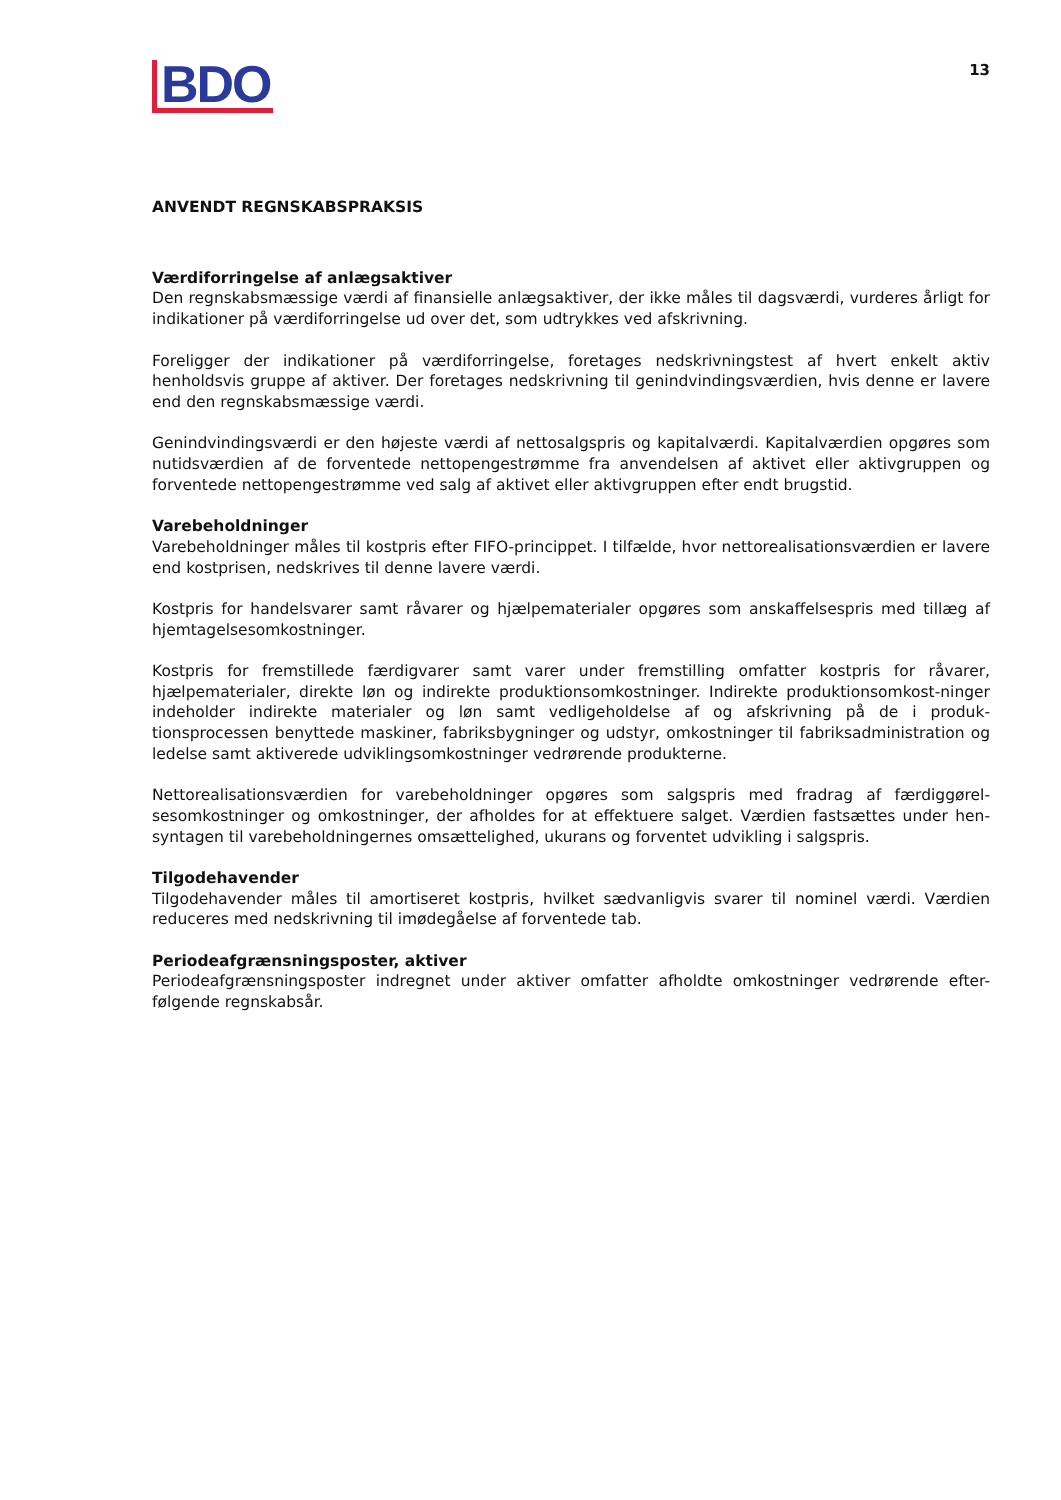BDO
13
ANVENDT REGNSKABSPRAKSIS
Værdiforringelse af anlægsaktiver
Den regnskabsmæssige værdi af finansielle anlægsaktiver, der ikke måles til dagsværdi, vurderes årligt for indikationer på værdiforringelse ud over det, som udtrykkes ved afskrivning.
Foreligger der indikationer på værdiforringelse, foretages nedskrivningstest af hvert enkelt aktiv henholdsvis gruppe af aktiver. Der foretages nedskrivning til genindvindingsværdien, hvis denne er lavere end den regnskabsmæssige værdi.
Genindvindingsværdi er den højeste værdi af nettosalgspris og kapitalværdi. Kapitalværdien opgøres som nutidsværdien af de forventede nettopengestrømme fra anvendelsen af aktivet eller aktivgruppen og forventede nettopengestrømme ved salg af aktivet eller aktivgruppen efter endt brugstid.
Varebeholdninger
Varebeholdninger måles til kostpris efter FIFO-princippet. I tilfælde, hvor nettorealisationsværdien er lavere end kostprisen, nedskrives til denne lavere værdi.
Kostpris for handelsvarer samt råvarer og hjælpematerialer opgøres som anskaffelsespris med tillæg af hjemtagelsesomkostninger.
Kostpris for fremstillede færdigvarer samt varer under fremstilling omfatter kostpris for råvarer, hjælpematerialer, direkte løn og indirekte produktionsomkostninger. Indirekte produktionsomkost-ninger indeholder indirekte materialer og løn samt vedligeholdelse af og afskrivning på de i produk-tionsprocessen benyttede maskiner, fabriksbygninger og udstyr, omkostninger til fabriksadministration og ledelse samt aktiverede udviklingsomkostninger vedrørende produkterne.
Nettorealisationsværdien for varebeholdninger opgøres som salgspris med fradrag af færdiggørel-sesomkostninger og omkostninger, der afholdes for at effektuere salget. Værdien fastsættes under hen-syntagen til varebeholdningernes omsættelighed, ukurans og forventet udvikling i salgspris.
Tilgodehavender
Tilgodehavender måles til amortiseret kostpris, hvilket sædvanligvis svarer til nominel værdi. Værdien reduceres med nedskrivning til imødegåelse af forventede tab.
Periodeafgrænsningsposter, aktiver
Periodeafgrænsningsposter indregnet under aktiver omfatter afholdte omkostninger vedrørende efter-følgende regnskabsår.